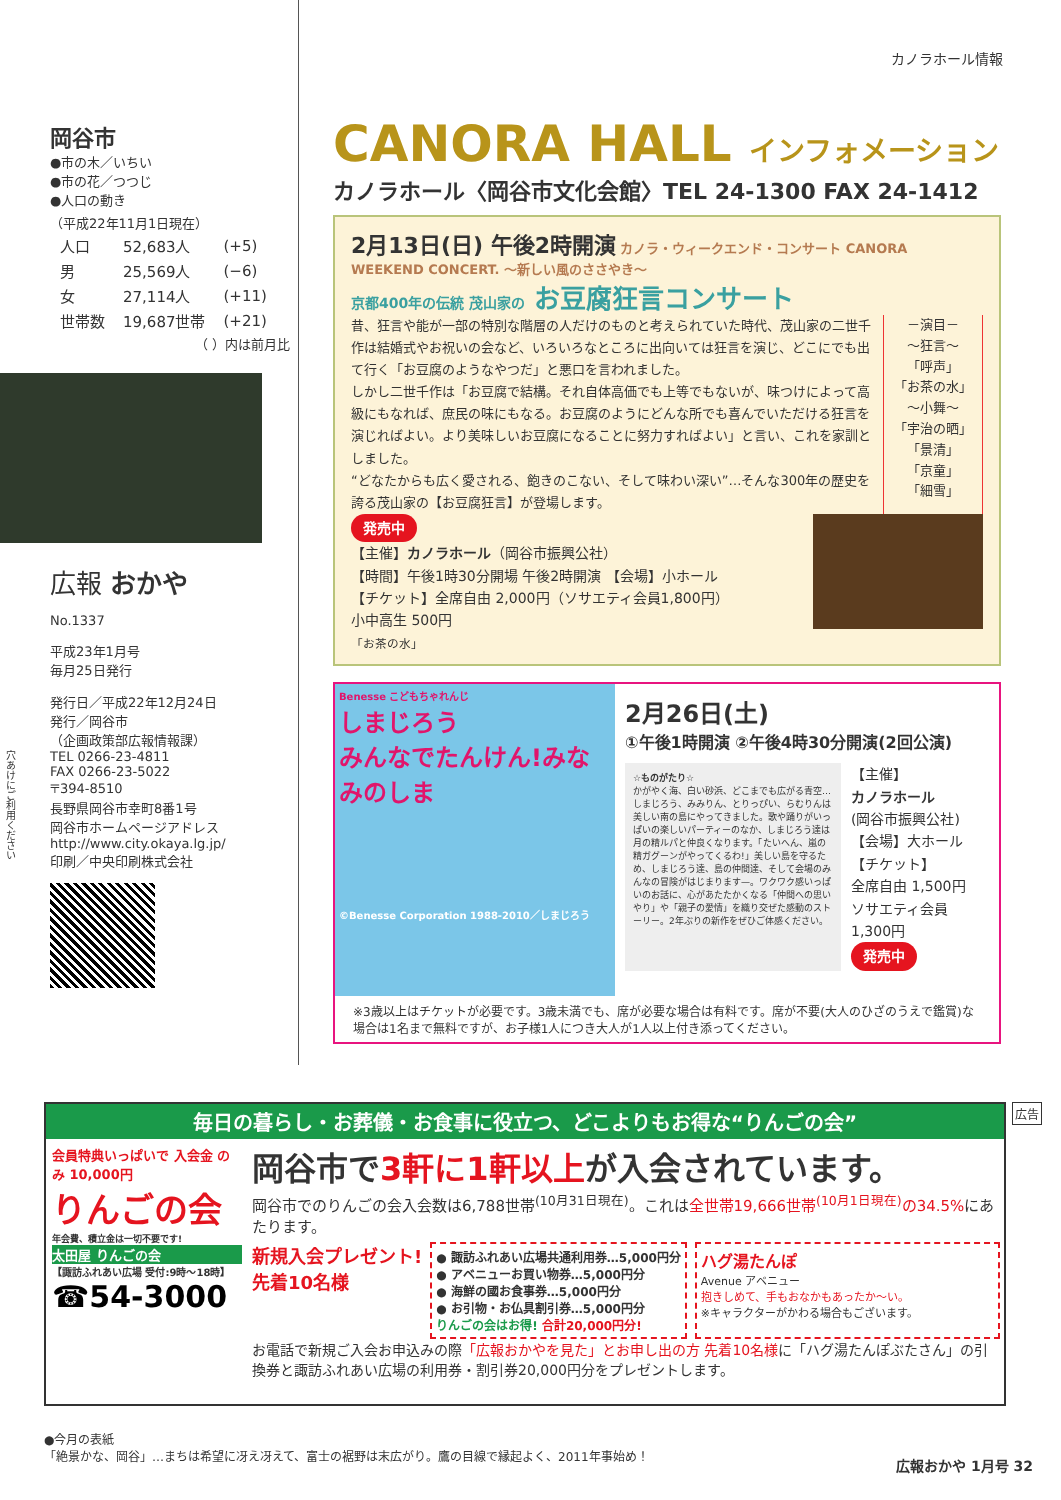カノラホール情報
岡谷市
●市の木／いちい
●市の花／つつじ
●人口の動き
（平成22年11月1日現在）
| 人口 | 52,683人 | (+5) |
| 男 | 25,569人 | (−6) |
| 女 | 27,114人 | (+11) |
| 世帯数 | 19,687世帯 | (+21) |
（ ）内は前月比
広報 おかや
No.1337
平成23年1月号
毎月25日発行
発行日／平成22年12月24日
発行／岡谷市
（企画政策部広報情報課）
TEL 0266-23-4811
FAX 0266-23-5022
〒394-8510
長野県岡谷市幸町8番1号
岡谷市ホームページアドレス
http://www.city.okaya.lg.jp/
印刷／中央印刷株式会社
穴あけにご利用ください
CANORA HALL インフォメーション
カノラホール〈岡谷市文化会館〉TEL 24-1300 FAX 24-1412
2月13日(日) 午後2時開演 カノラ・ウィークエンド・コンサート CANORA WEEKEND CONCERT. ～新しい風のささやき～
京都400年の伝統 茂山家の お豆腐狂言コンサート
昔、狂言や能が一部の特別な階層の人だけのものと考えられていた時代、茂山家の二世千作は結婚式やお祝いの会など、いろいろなところに出向いては狂言を演じ、どこにでも出て行く「お豆腐のようなやつだ」と悪口を言われました。
しかし二世千作は「お豆腐で結構。それ自体高価でも上等でもないが、味つけによって高級にもなれば、庶民の味にもなる。お豆腐のようにどんな所でも喜んでいただける狂言を演じればよい。より美味しいお豆腐になることに努力すればよい」と言い、これを家訓としました。
“どなたからも広く愛される、飽きのこない、そして味わい深い”…そんな300年の歴史を誇る茂山家の【お豆腐狂言】が登場します。
－演目－
～狂言～
「呼声」
「お茶の水」
～小舞～
「宇治の晒」
「景清」
「京童」
「細雪」
発売中
【主催】カノラホール（岡谷市振興公社）
【時間】午後1時30分開場 午後2時開演 【会場】小ホール
【チケット】全席自由 2,000円（ソサエティ会員1,800円）
小中高生 500円
「お茶の水」
Benesse こどもちゃれんじ
しまじろう
みんなでたんけん!みなみのしま
©Benesse Corporation 1988-2010／しまじろう
2月26日(土)
①午後1時開演 ②午後4時30分開演(2回公演)
☆ものがたり☆
かがやく海、白い砂浜、どこまでも広がる青空…しまじろう、みみりん、とりっぴい、らむりんは美しい南の島にやってきました。歌や踊りがいっぱいの楽しいパーティーのなか、しまじろう達は月の精ルパと仲良くなります。「たいへん、嵐の精ガグーンがやってくるわ!」美しい島を守るため、しまじろう達、島の仲間達、そして会場のみんなの冒険がはじまります—。ワクワク感いっぱいのお話に、心があたたかくなる「仲間への思いやり」や「親子の愛情」を織り交ぜた感動のストーリー。2年ぶりの新作をぜひご体感ください。
【主催】
カノラホール
(岡谷市振興公社)
【会場】大ホール
【チケット】
全席自由 1,500円
ソサエティ会員
1,300円
発売中
※3歳以上はチケットが必要です。3歳未満でも、席が必要な場合は有料です。席が不要(大人のひざのうえで鑑賞)な場合は1名まで無料ですが、お子様1人につき大人が1人以上付き添ってください。
広告
毎日の暮らし・お葬儀・お食事に役立つ、どこよりもお得な“りんごの会”
会員特典いっぱいで 入会金 のみ 10,000円
りんごの会
年会費、積立金は一切不要です!
太田屋 りんごの会
【諏訪ふれあい広場 受付:9時～18時】
☎54-3000
岡谷市で3軒に1軒以上が入会されています。
岡谷市でのりんごの会入会数は6,788世帯<sup>(10月31日現在)</sup>。これは全世帯19,666世帯<sup>(10月1日現在)</sup>の34.5% にあたります。
新規入会プレゼント!
先着10名様
● 諏訪ふれあい広場共通利用券…5,000円分
● アベニューお買い物券…5,000円分
● 海鮮の國お食事券…5,000円分
● お引物・お仏具割引券…5,000円分
りんごの会はお得! 合計20,000円分!
ハグ湯たんぽ
Avenue アベニュー
抱きしめて、手もおなかもあったか～い。
※キャラクターがかわる場合もございます。
お電話で新規ご入会お申込みの際「広報おかやを見た」とお申し出の方 先着10名様に「ハグ湯たんぽぶたさん」の引換券と諏訪ふれあい広場の利用券・割引券20,000円分をプレゼントします。
●今月の表紙
「絶景かな、岡谷」…まちは希望に冴え冴えて、富士の裾野は末広がり。鷹の目線で縁起よく、2011年事始め！
広報おかや 1月号 32